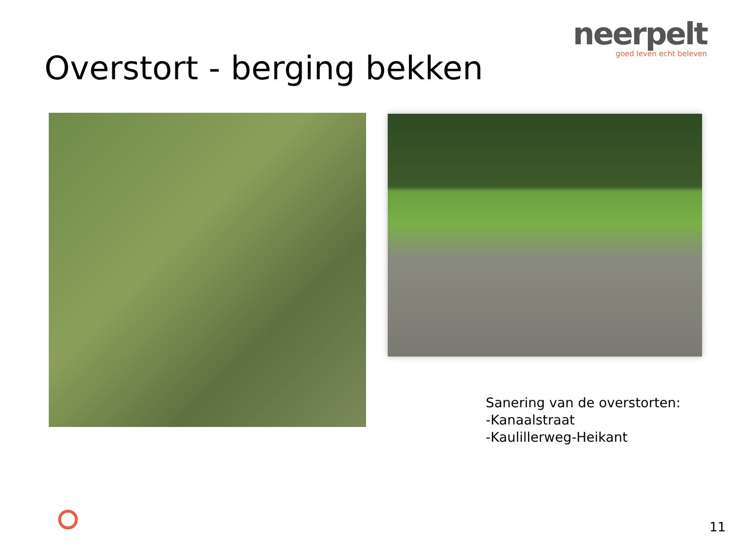neerpelt
goed leven echt beleven
Overstort - berging bekken
Sanering van de overstorten:
-Kanaalstraat
-Kaulillerweg-Heikant
11